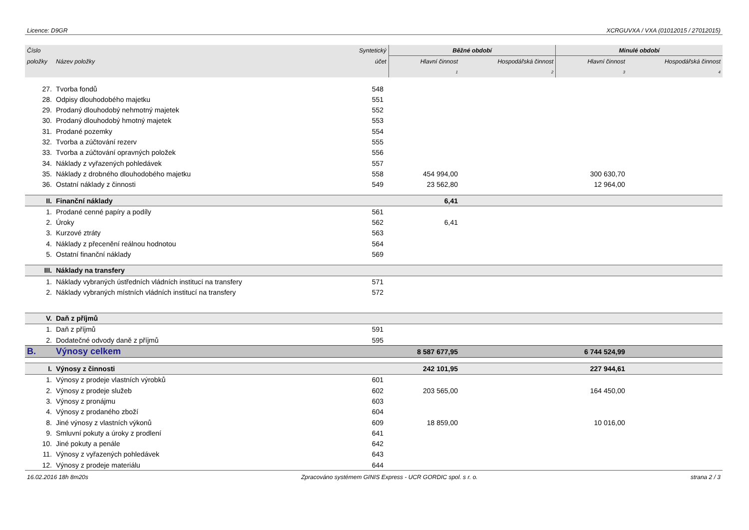Licence: D9GR XCRGUVXA / VXA (01012015 / 27012015)
| Číslo | | Syntetický | Běžné období | | Minulé období | |
| --- | --- | --- | --- | --- | --- | --- |
| položky | Název položky | účet | Hlavní činnost | Hospodářská činnost | Hlavní činnost | Hospodářská činnost |
| | | | 1 | 2 | 3 | 4 |
| 27. | Tvorba fondů | 548 | | | | |
| 28. | Odpisy dlouhodobého majetku | 551 | | | | |
| 29. | Prodaný dlouhodobý nehmotný majetek | 552 | | | | |
| 30. | Prodaný dlouhodobý hmotný majetek | 553 | | | | |
| 31. | Prodané pozemky | 554 | | | | |
| 32. | Tvorba a zúčtování rezerv | 555 | | | | |
| 33. | Tvorba a zúčtování opravných položek | 556 | | | | |
| 34. | Náklady z vyřazených pohledávek | 557 | | | | |
| 35. | Náklady z drobného dlouhodobého majetku | 558 | 454 994,00 | | 300 630,70 | |
| 36. | Ostatní náklady z činnosti | 549 | 23 562,80 | | 12 964,00 | |
| II. | Finanční náklady | | 6,41 | | | |
| 1. | Prodané cenné papíry a podíly | 561 | | | | |
| 2. | Úroky | 562 | 6,41 | | | |
| 3. | Kurzové ztráty | 563 | | | | |
| 4. | Náklady z přecenění reálnou hodnotou | 564 | | | | |
| 5. | Ostatní finanční náklady | 569 | | | | |
| III. | Náklady na transfery | | | | | |
| 1. | Náklady vybraných ústředních vládních institucí na transfery | 571 | | | | |
| 2. | Náklady vybraných místních vládních institucí na transfery | 572 | | | | |
| V. | Daň z příjmů | | | | | |
| 1. | Daň z příjmů | 591 | | | | |
| 2. | Dodatečné odvody daně z příjmů | 595 | | | | |
| B. | Výnosy celkem | | 8 587 677,95 | | 6 744 524,99 | |
| I. | Výnosy z činnosti | | 242 101,95 | | 227 944,61 | |
| 1. | Výnosy z prodeje vlastních výrobků | 601 | | | | |
| 2. | Výnosy z prodeje služeb | 602 | 203 565,00 | | 164 450,00 | |
| 3. | Výnosy z pronájmu | 603 | | | | |
| 4. | Výnosy z prodaného zboží | 604 | | | | |
| 8. | Jiné výnosy z vlastních výkonů | 609 | 18 859,00 | | 10 016,00 | |
| 9. | Smluvní pokuty a úroky z prodlení | 641 | | | | |
| 10. | Jiné pokuty a penále | 642 | | | | |
| 11. | Výnosy z vyřazených pohledávek | 643 | | | | |
| 12. | Výnosy z prodeje materiálu | 644 | | | | |
16.02.2016 18h 8m20s Zpracováno systémem GINIS Express - UCR GORDIC spol. s r. o. strana 2 / 3